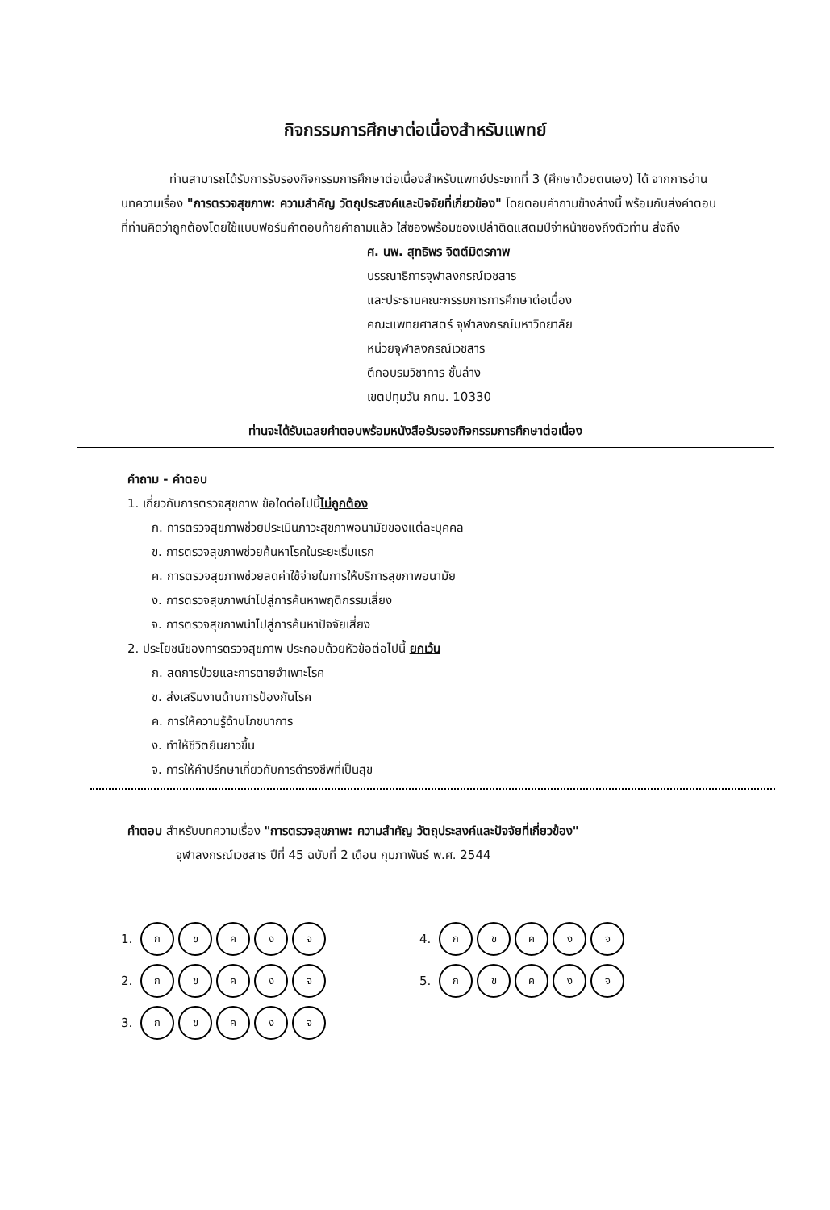กิจกรรมการศึกษาต่อเนื่องสำหรับแพทย์
ท่านสามารถได้รับการรับรองกิจกรรมการศึกษาต่อเนื่องสำหรับแพทย์ประเภทที่ 3 (ศึกษาด้วยตนเอง) ได้ จากการอ่านบทความเรื่อง "การตรวจสุขภาพ: ความสำคัญ วัตถุประสงค์และปัจจัยที่เกี่ยวข้อง" โดยตอบคำถามข้างล่างนี้ พร้อมกับส่งคำตอบที่ท่านคิดว่าถูกต้องโดยใช้แบบฟอร์มคำตอบท้ายคำถามแล้ว ใส่ซองพร้อมซองเปล่าติดแสตมป์จ่าหน้าซองถึงตัวท่าน ส่งถึง
ศ. นพ. สุทธิพร จิตต์มิตรภาพ
บรรณาธิการจุฬาลงกรณ์เวชสาร
และประธานคณะกรรมการการศึกษาต่อเนื่อง
คณะแพทยศาสตร์ จุฬาลงกรณ์มหาวิทยาลัย
หน่วยจุฬาลงกรณ์เวชสาร
ตึกอบรมวิชาการ ชั้นล่าง
เขตปทุมวัน กทม. 10330
ท่านจะได้รับเฉลยคำตอบพร้อมหนังสือรับรองกิจกรรมการศึกษาต่อเนื่อง
คำถาม - คำตอบ
1. เกี่ยวกับการตรวจสุขภาพ ข้อใดต่อไปนี้ไม่ถูกต้อง
ก. การตรวจสุขภาพช่วยประเมินภาวะสุขภาพอนามัยของแต่ละบุคคล
ข. การตรวจสุขภาพช่วยค้นหาโรคในระยะเริ่มแรก
ค. การตรวจสุขภาพช่วยลดค่าใช้จ่ายในการให้บริการสุขภาพอนามัย
ง. การตรวจสุขภาพนำไปสู่การค้นหาพฤติกรรมเสี่ยง
จ. การตรวจสุขภาพนำไปสู่การค้นหาปัจจัยเสี่ยง
2. ประโยชน์ของการตรวจสุขภาพ ประกอบด้วยหัวข้อต่อไปนี้ ยกเว้น
ก. ลดการป่วยและการตายจำเพาะโรค
ข. ส่งเสริมงานด้านการป้องกันโรค
ค. การให้ความรู้ด้านโภชนาการ
ง. ทำให้ชีวิตยืนยาวขึ้น
จ. การให้คำปรึกษาเกี่ยวกับการดำรงชีพที่เป็นสุข
คำตอบ สำหรับบทความเรื่อง "การตรวจสุขภาพ: ความสำคัญ วัตถุประสงค์และปัจจัยที่เกี่ยวข้อง"
จุฬาลงกรณ์เวชสาร ปีที่ 45 ฉบับที่ 2 เดือน กุมภาพันธ์ พ.ศ. 2544
1. กขคงจ
2. กขคงจ
3. กขคงจ
4. กขคงจ
5. กขคงจ